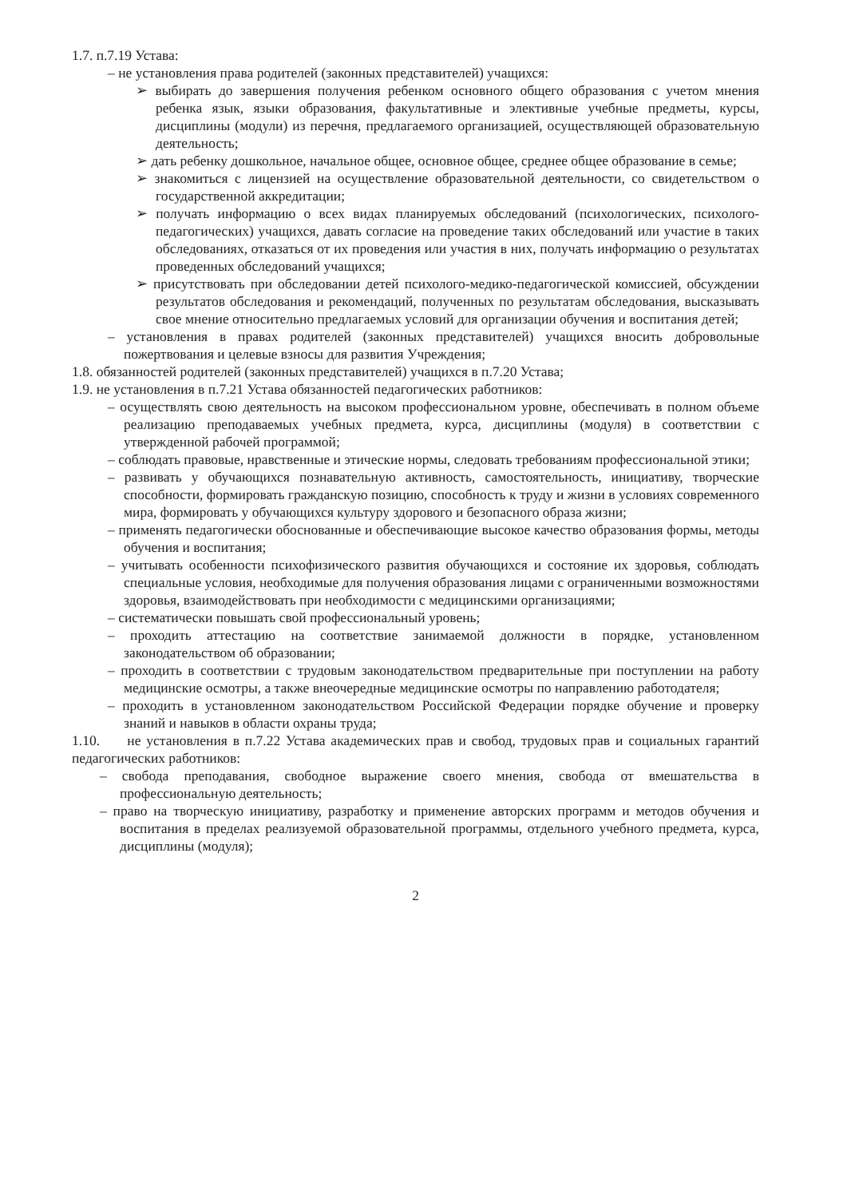1.7. п.7.19 Устава:
– не установления права родителей (законных представителей) учащихся:
➢ выбирать до завершения получения ребенком основного общего образования с учетом мнения ребенка язык, языки образования, факультативные и элективные учебные предметы, курсы, дисциплины (модули) из перечня, предлагаемого организацией, осуществляющей образовательную деятельность;
➢ дать ребенку дошкольное, начальное общее, основное общее, среднее общее образование в семье;
➢ знакомиться с лицензией на осуществление образовательной деятельности, со свидетельством о государственной аккредитации;
➢ получать информацию о всех видах планируемых обследований (психологических, психолого-педагогических) учащихся, давать согласие на проведение таких обследований или участие в таких обследованиях, отказаться от их проведения или участия в них, получать информацию о результатах проведенных обследований учащихся;
➢ присутствовать при обследовании детей психолого-медико-педагогической комиссией, обсуждении результатов обследования и рекомендаций, полученных по результатам обследования, высказывать свое мнение относительно предлагаемых условий для организации обучения и воспитания детей;
– установления в правах родителей (законных представителей) учащихся вносить добровольные пожертвования и целевые взносы для развития Учреждения;
1.8. обязанностей родителей (законных представителей) учащихся в п.7.20 Устава;
1.9. не установления в п.7.21 Устава обязанностей педагогических работников:
– осуществлять свою деятельность на высоком профессиональном уровне, обеспечивать в полном объеме реализацию преподаваемых учебных предмета, курса, дисциплины (модуля) в соответствии с утвержденной рабочей программой;
– соблюдать правовые, нравственные и этические нормы, следовать требованиям профессиональной этики;
– развивать у обучающихся познавательную активность, самостоятельность, инициативу, творческие способности, формировать гражданскую позицию, способность к труду и жизни в условиях современного мира, формировать у обучающихся культуру здорового и безопасного образа жизни;
– применять педагогически обоснованные и обеспечивающие высокое качество образования формы, методы обучения и воспитания;
– учитывать особенности психофизического развития обучающихся и состояние их здоровья, соблюдать специальные условия, необходимые для получения образования лицами с ограниченными возможностями здоровья, взаимодействовать при необходимости с медицинскими организациями;
– систематически повышать свой профессиональный уровень;
– проходить аттестацию на соответствие занимаемой должности в порядке, установленном законодательством об образовании;
– проходить в соответствии с трудовым законодательством предварительные при поступлении на работу медицинские осмотры, а также внеочередные медицинские осмотры по направлению работодателя;
– проходить в установленном законодательством Российской Федерации порядке обучение и проверку знаний и навыков в области охраны труда;
1.10. не установления в п.7.22 Устава академических прав и свобод, трудовых прав и социальных гарантий педагогических работников:
– свобода преподавания, свободное выражение своего мнения, свобода от вмешательства в профессиональную деятельность;
– право на творческую инициативу, разработку и применение авторских программ и методов обучения и воспитания в пределах реализуемой образовательной программы, отдельного учебного предмета, курса, дисциплины (модуля);
2